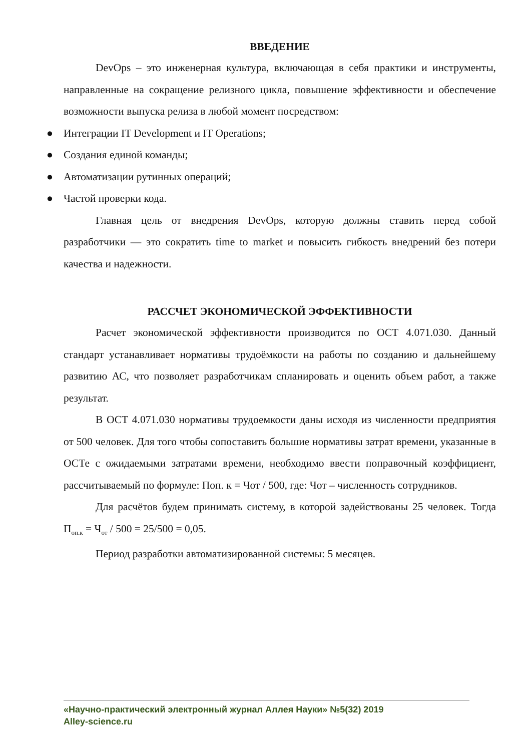ВВЕДЕНИЕ
DevOps – это инженерная культура, включающая в себя практики и инструменты, направленные на сокращение релизного цикла, повышение эффективности и обеспечение возможности выпуска релиза в любой момент посредством:
● Интеграции IT Development и IT Operations;
● Создания единой команды;
● Автоматизации рутинных операций;
● Частой проверки кода.
Главная цель от внедрения DevOps, которую должны ставить перед собой разработчики — это сократить time to market и повысить гибкость внедрений без потери качества и надежности.
РАССЧЕТ ЭКОНОМИЧЕСКОЙ ЭФФЕКТИВНОСТИ
Расчет экономической эффективности производится по ОСТ 4.071.030. Данный стандарт устанавливает нормативы трудоёмкости на работы по созданию и дальнейшему развитию АС, что позволяет разработчикам спланировать и оценить объем работ, а также результат.
В ОСТ 4.071.030 нормативы трудоемкости даны исходя из численности предприятия от 500 человек. Для того чтобы сопоставить большие нормативы затрат времени, указанные в ОСТе с ожидаемыми затратами времени, необходимо ввести поправочный коэффициент, рассчитываемый по формуле: Поп. к = Чот / 500, где: Чот – численность сотрудников.
Для расчётов будем принимать систему, в которой задействованы 25 человек. Тогда П<sub>оп.к</sub> = Ч<sub>от</sub> / 500 = 25/500 = 0,05.
Период разработки автоматизированной системы: 5 месяцев.
«Научно-практический электронный журнал Аллея Науки» №5(32) 2019
Alley-science.ru